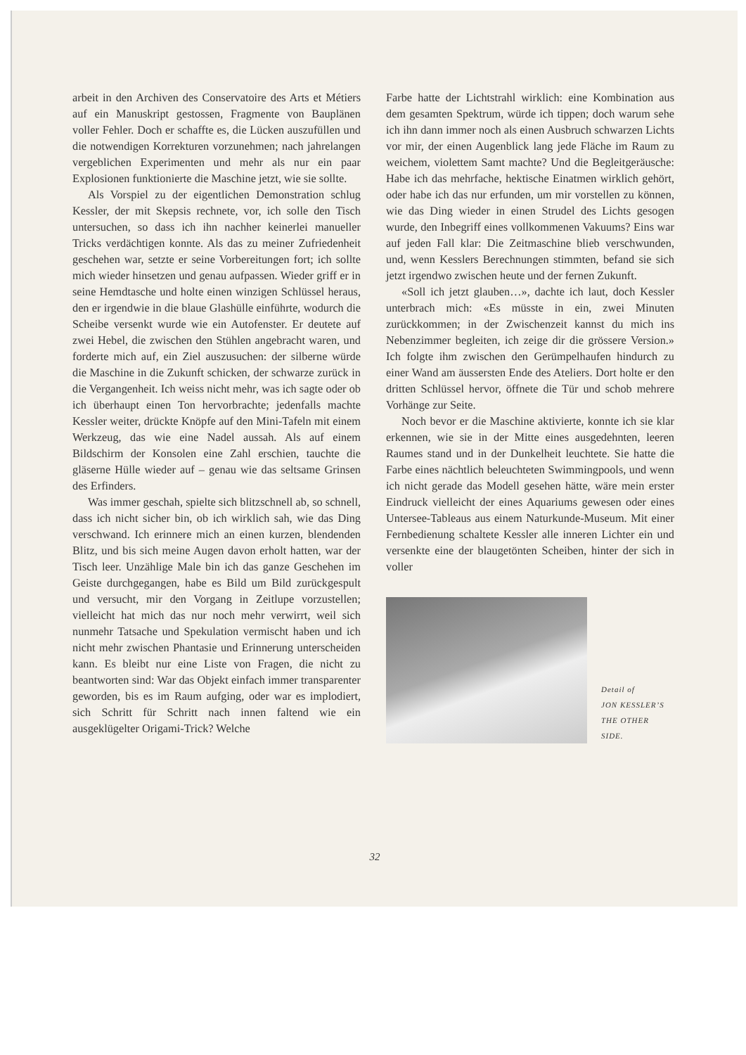arbeit in den Archiven des Conservatoire des Arts et Métiers auf ein Manuskript gestossen, Fragmente von Bauplänen voller Fehler. Doch er schaffte es, die Lücken auszufüllen und die notwendigen Korrekturen vorzunehmen; nach jahrelangen vergeblichen Experimenten und mehr als nur ein paar Explosionen funktionierte die Maschine jetzt, wie sie sollte.
Als Vorspiel zu der eigentlichen Demonstration schlug Kessler, der mit Skepsis rechnete, vor, ich solle den Tisch untersuchen, so dass ich ihn nachher keinerlei manueller Tricks verdächtigen konnte. Als das zu meiner Zufriedenheit geschehen war, setzte er seine Vorbereitungen fort; ich sollte mich wieder hinsetzen und genau aufpassen. Wieder griff er in seine Hemdtasche und holte einen winzigen Schlüssel heraus, den er irgendwie in die blaue Glashülle einführte, wodurch die Scheibe versenkt wurde wie ein Autofenster. Er deutete auf zwei Hebel, die zwischen den Stühlen angebracht waren, und forderte mich auf, ein Ziel auszusuchen: der silberne würde die Maschine in die Zukunft schicken, der schwarze zurück in die Vergangenheit. Ich weiss nicht mehr, was ich sagte oder ob ich überhaupt einen Ton hervorbrachte; jedenfalls machte Kessler weiter, drückte Knöpfe auf den Mini-Tafeln mit einem Werkzeug, das wie eine Nadel aussah. Als auf einem Bildschirm der Konsolen eine Zahl erschien, tauchte die gläserne Hülle wieder auf – genau wie das seltsame Grinsen des Erfinders.
Was immer geschah, spielte sich blitzschnell ab, so schnell, dass ich nicht sicher bin, ob ich wirklich sah, wie das Ding verschwand. Ich erinnere mich an einen kurzen, blendenden Blitz, und bis sich meine Augen davon erholt hatten, war der Tisch leer. Unzählige Male bin ich das ganze Geschehen im Geiste durchgegangen, habe es Bild um Bild zurückgespult und versucht, mir den Vorgang in Zeitlupe vorzustellen; vielleicht hat mich das nur noch mehr verwirrt, weil sich nunmehr Tatsache und Spekulation vermischt haben und ich nicht mehr zwischen Phantasie und Erinnerung unterscheiden kann. Es bleibt nur eine Liste von Fragen, die nicht zu beantworten sind: War das Objekt einfach immer transparenter geworden, bis es im Raum aufging, oder war es implodiert, sich Schritt für Schritt nach innen faltend wie ein ausgeklügelter Origami-Trick? Welche
Farbe hatte der Lichtstrahl wirklich: eine Kombination aus dem gesamten Spektrum, würde ich tippen; doch warum sehe ich ihn dann immer noch als einen Ausbruch schwarzen Lichts vor mir, der einen Augenblick lang jede Fläche im Raum zu weichem, violettem Samt machte? Und die Begleitgeräusche: Habe ich das mehrfache, hektische Einatmen wirklich gehört, oder habe ich das nur erfunden, um mir vorstellen zu können, wie das Ding wieder in einen Strudel des Lichts gesogen wurde, den Inbegriff eines vollkommenen Vakuums? Eins war auf jeden Fall klar: Die Zeitmaschine blieb verschwunden, und, wenn Kesslers Berechnungen stimmten, befand sie sich jetzt irgendwo zwischen heute und der fernen Zukunft.
«Soll ich jetzt glauben…», dachte ich laut, doch Kessler unterbrach mich: «Es müsste in ein, zwei Minuten zurückkommen; in der Zwischenzeit kannst du mich ins Nebenzimmer begleiten, ich zeige dir die grössere Version.» Ich folgte ihm zwischen den Gerümpelhaufen hindurch zu einer Wand am äussersten Ende des Ateliers. Dort holte er den dritten Schlüssel hervor, öffnete die Tür und schob mehrere Vorhänge zur Seite.
Noch bevor er die Maschine aktivierte, konnte ich sie klar erkennen, wie sie in der Mitte eines ausgedehnten, leeren Raumes stand und in der Dunkelheit leuchtete. Sie hatte die Farbe eines nächtlich beleuchteten Swimmingpools, und wenn ich nicht gerade das Modell gesehen hätte, wäre mein erster Eindruck vielleicht der eines Aquariums gewesen oder eines Untersee-Tableaus aus einem Naturkunde-Museum. Mit einer Fernbedienung schaltete Kessler alle inneren Lichter ein und versenkte eine der blaugetönten Scheiben, hinter der sich in voller
Detail of
JON KESSLER’S
THE OTHER
SIDE.
32